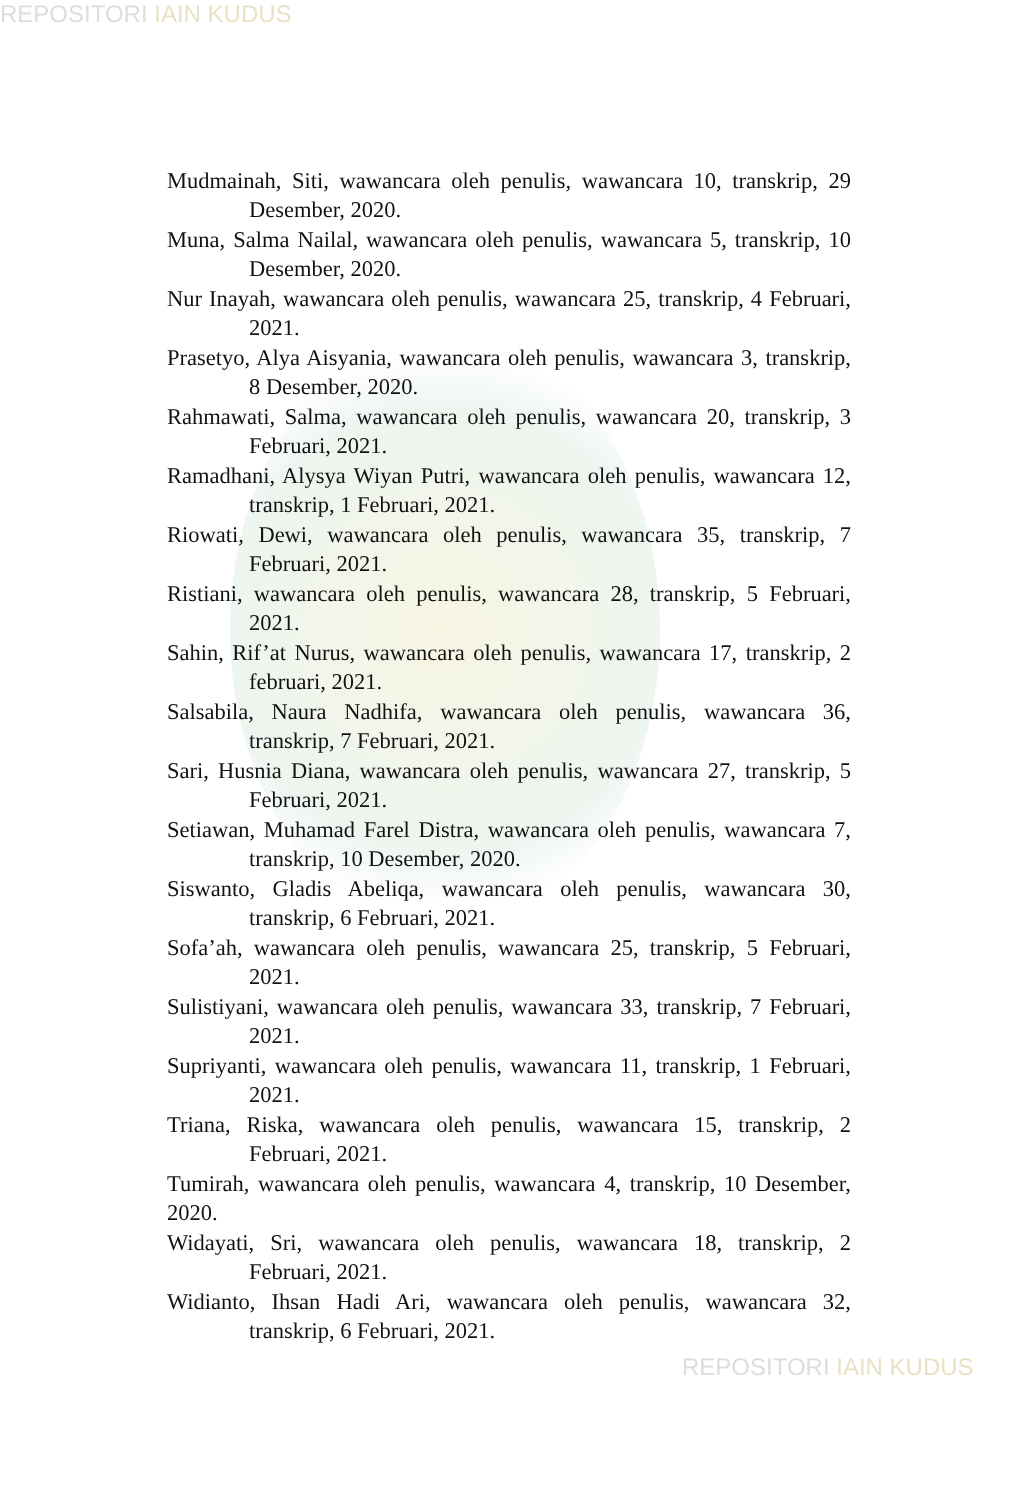REPOSITORI IAIN KUDUS
Mudmainah, Siti, wawancara oleh penulis, wawancara 10, transkrip, 29 Desember, 2020.
Muna, Salma Nailal, wawancara oleh penulis, wawancara 5, transkrip, 10 Desember, 2020.
Nur Inayah, wawancara oleh penulis, wawancara 25, transkrip, 4 Februari, 2021.
Prasetyo, Alya Aisyania, wawancara oleh penulis, wawancara 3, transkrip, 8 Desember, 2020.
Rahmawati, Salma, wawancara oleh penulis, wawancara 20, transkrip, 3 Februari, 2021.
Ramadhani, Alysya Wiyan Putri, wawancara oleh penulis, wawancara 12, transkrip, 1 Februari, 2021.
Riowati, Dewi, wawancara oleh penulis, wawancara 35, transkrip, 7 Februari, 2021.
Ristiani, wawancara oleh penulis, wawancara 28, transkrip, 5 Februari, 2021.
Sahin, Rif’at Nurus, wawancara oleh penulis, wawancara 17, transkrip, 2 februari, 2021.
Salsabila, Naura Nadhifa, wawancara oleh penulis, wawancara 36, transkrip, 7 Februari, 2021.
Sari, Husnia Diana, wawancara oleh penulis, wawancara 27, transkrip, 5 Februari, 2021.
Setiawan, Muhamad Farel Distra, wawancara oleh penulis, wawancara 7, transkrip, 10 Desember, 2020.
Siswanto, Gladis Abeliqa, wawancara oleh penulis, wawancara 30, transkrip, 6 Februari, 2021.
Sofa’ah, wawancara oleh penulis, wawancara 25, transkrip, 5 Februari, 2021.
Sulistiyani, wawancara oleh penulis, wawancara 33, transkrip, 7 Februari, 2021.
Supriyanti, wawancara oleh penulis, wawancara 11, transkrip, 1 Februari, 2021.
Triana, Riska, wawancara oleh penulis, wawancara 15, transkrip, 2 Februari, 2021.
Tumirah, wawancara oleh penulis, wawancara 4, transkrip, 10 Desember, 2020.
Widayati, Sri, wawancara oleh penulis, wawancara 18, transkrip, 2 Februari, 2021.
Widianto, Ihsan Hadi Ari, wawancara oleh penulis, wawancara 32, transkrip, 6 Februari, 2021.
REPOSITORI IAIN KUDUS